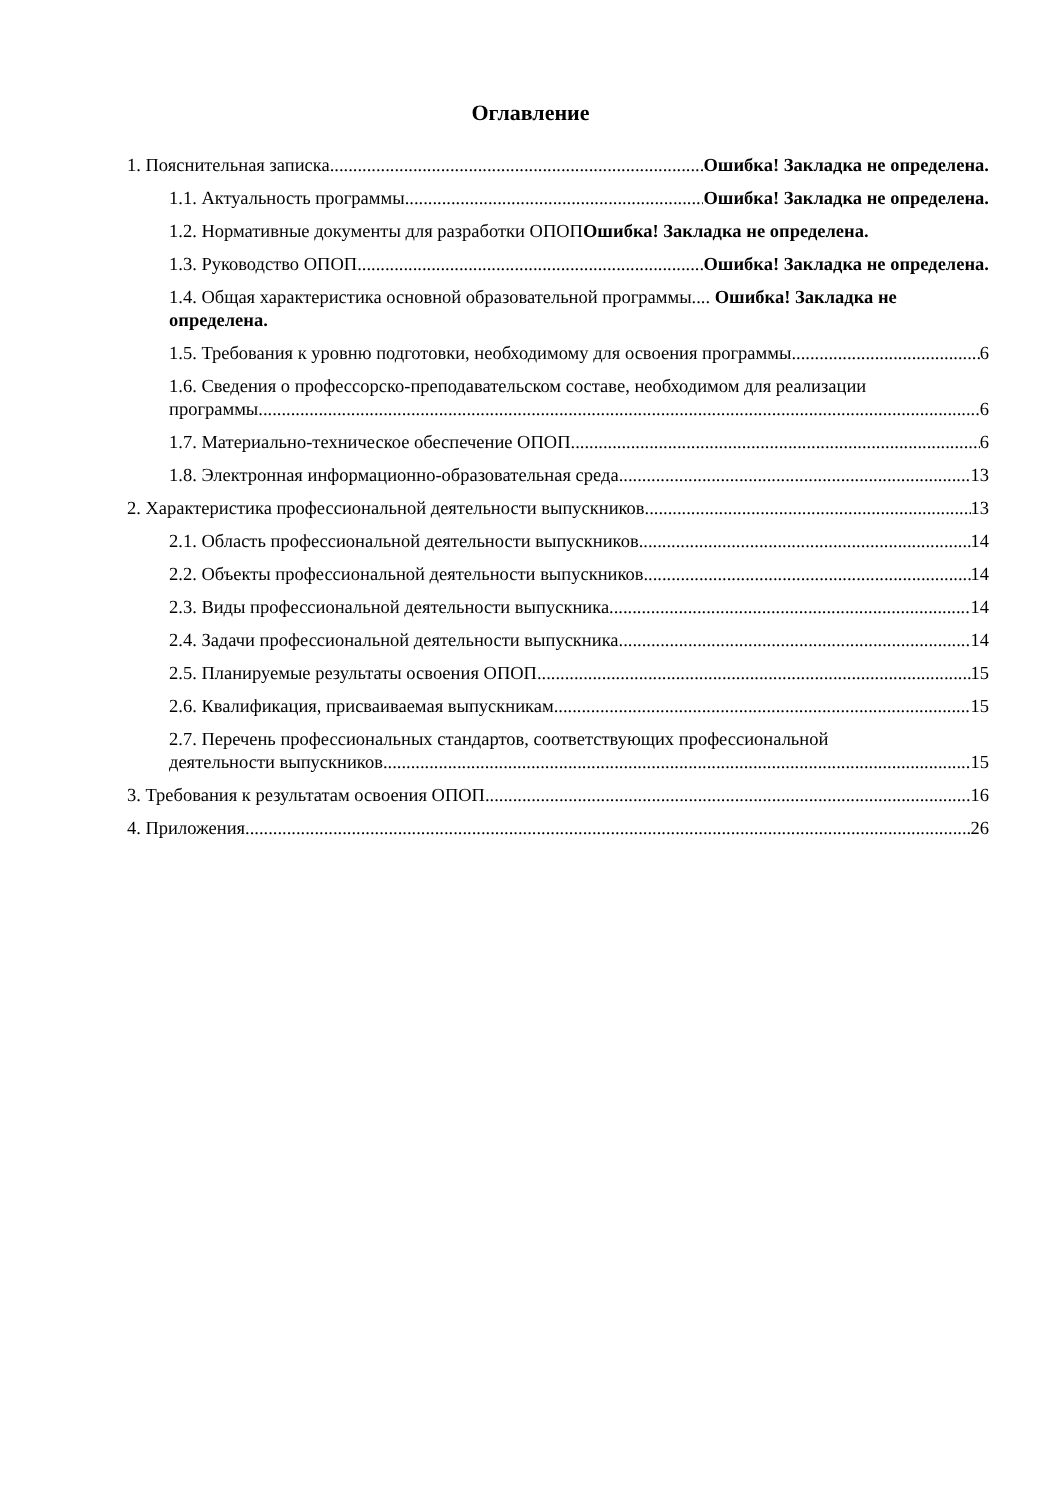Оглавление
1. Пояснительная записка Ошибка! Закладка не определена.
1.1. Актуальность программы Ошибка! Закладка не определена.
1.2. Нормативные документы для разработки ОПОП Ошибка! Закладка не определена.
1.3. Руководство ОПОП Ошибка! Закладка не определена.
1.4. Общая характеристика основной образовательной программы.... Ошибка! Закладка не определена.
1.5. Требования к уровню подготовки, необходимому для освоения программы 6
1.6. Сведения о профессорско-преподавательском составе, необходимом для реализации
программы 6
1.7. Материально-техническое обеспечение ОПОП 6
1.8. Электронная информационно-образовательная среда 13
2. Характеристика профессиональной деятельности выпускников 13
2.1. Область профессиональной деятельности выпускников 14
2.2. Объекты профессиональной деятельности выпускников 14
2.3. Виды профессиональной деятельности выпускника 14
2.4. Задачи профессиональной деятельности выпускника 14
2.5. Планируемые результаты освоения ОПОП 15
2.6. Квалификация, присваиваемая выпускникам 15
2.7. Перечень профессиональных стандартов, соответствующих профессиональной
деятельности выпускников 15
3. Требования к результатам освоения ОПОП 16
4. Приложения 26